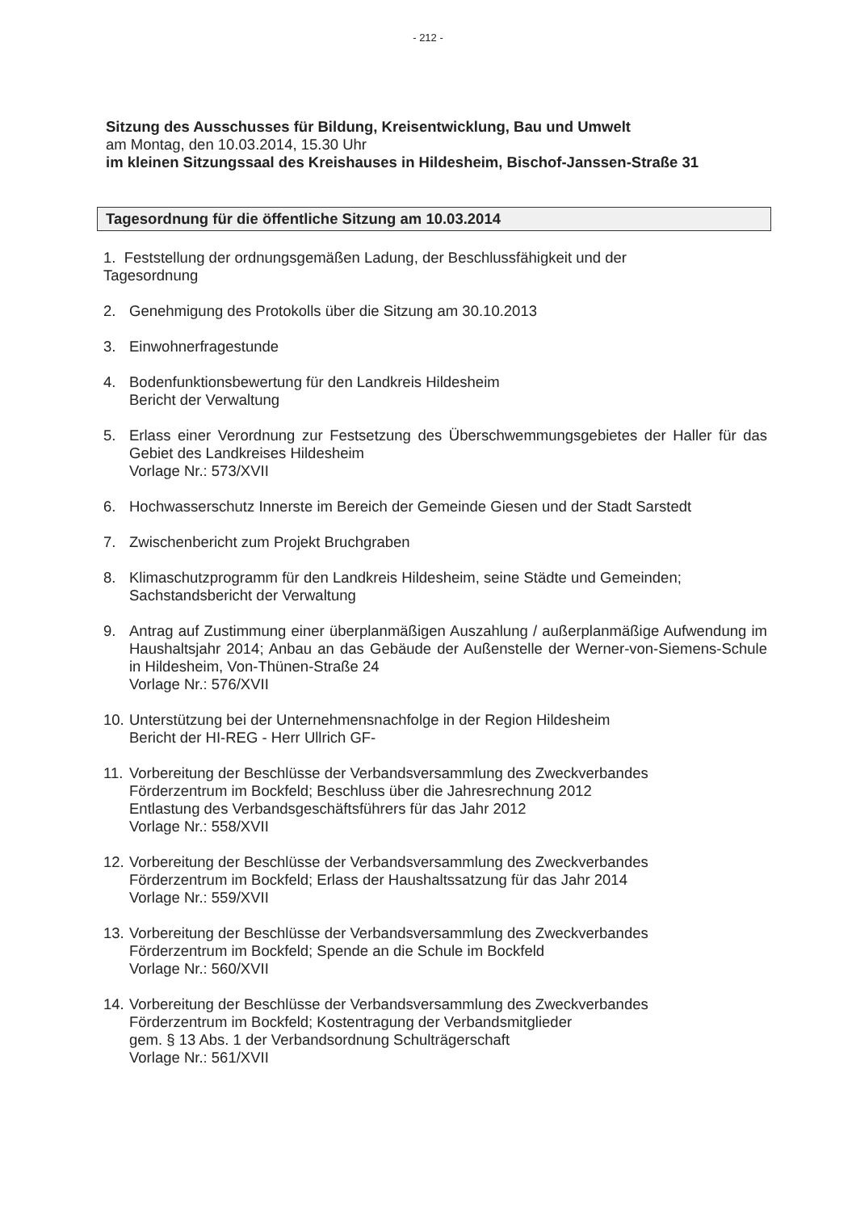- 212 -
Sitzung des Ausschusses für Bildung, Kreisentwicklung, Bau und Umwelt
am Montag, den 10.03.2014, 15.30 Uhr
im kleinen Sitzungssaal des Kreishauses in Hildesheim, Bischof-Janssen-Straße 31
Tagesordnung für die öffentliche Sitzung am 10.03.2014
1. Feststellung der ordnungsgemäßen Ladung, der Beschlussfähigkeit und der
Tagesordnung
2. Genehmigung des Protokolls über die Sitzung am 30.10.2013
3. Einwohnerfragestunde
4. Bodenfunktionsbewertung für den Landkreis Hildesheim
Bericht der Verwaltung
5. Erlass einer Verordnung zur Festsetzung des Überschwemmungsgebietes der Haller für das Gebiet des Landkreises Hildesheim
Vorlage Nr.: 573/XVII
6. Hochwasserschutz Innerste im Bereich der Gemeinde Giesen und der Stadt Sarstedt
7. Zwischenbericht zum Projekt Bruchgraben
8. Klimaschutzprogramm für den Landkreis Hildesheim, seine Städte und Gemeinden;
Sachstandsbericht der Verwaltung
9. Antrag auf Zustimmung einer überplanmäßigen Auszahlung / außerplanmäßige Aufwendung im Haushaltsjahr 2014; Anbau an das Gebäude der Außenstelle der Werner-von-Siemens-Schule in Hildesheim, Von-Thünen-Straße 24
Vorlage Nr.: 576/XVII
10.
Unterstützung bei der Unternehmensnachfolge in der Region Hildesheim
Bericht der HI-REG - Herr Ullrich GF-
11.
Vorbereitung der Beschlüsse der Verbandsversammlung des Zweckverbandes
Förderzentrum im Bockfeld; Beschluss über die Jahresrechnung 2012
Entlastung des Verbandsgeschäftsführers für das Jahr 2012
Vorlage Nr.: 558/XVII
12.
Vorbereitung der Beschlüsse der Verbandsversammlung des Zweckverbandes
Förderzentrum im Bockfeld; Erlass der Haushaltssatzung für das Jahr 2014
Vorlage Nr.: 559/XVII
13.
Vorbereitung der Beschlüsse der Verbandsversammlung des Zweckverbandes
Förderzentrum im Bockfeld; Spende an die Schule im Bockfeld
Vorlage Nr.: 560/XVII
14.
Vorbereitung der Beschlüsse der Verbandsversammlung des Zweckverbandes
Förderzentrum im Bockfeld; Kostentragung der Verbandsmitglieder
gem. § 13 Abs. 1 der Verbandsordnung Schulträgerschaft
Vorlage Nr.: 561/XVII